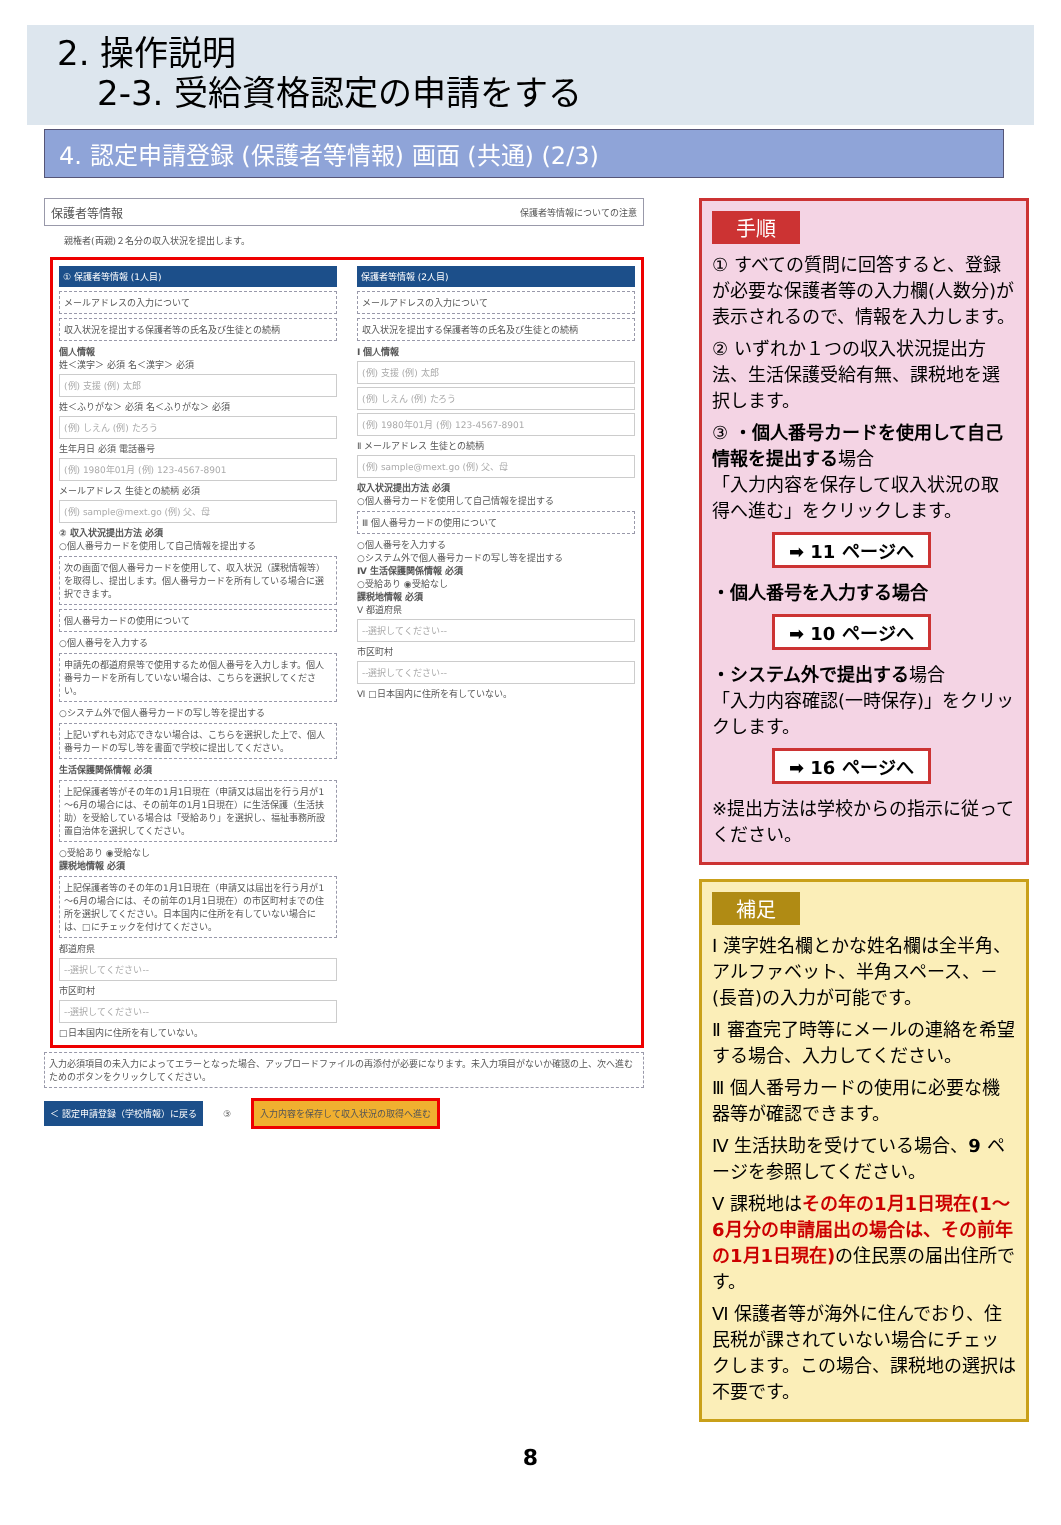2. 操作説明
2-3. 受給資格認定の申請をする
4. 認定申請登録 (保護者等情報) 画面 (共通) (2/3)
保護者等情報 保護者等情報についての注意
親権者(両親)２名分の収入状況を提出します。
① 保護者等情報 (1人目)
メールアドレスの入力について
収入状況を提出する保護者等の氏名及び生徒との続柄
個人情報
姓＜漢字＞ 必須 名＜漢字＞ 必須
(例) 支援 (例) 太郎
姓＜ふりがな＞ 必須 名＜ふりがな＞ 必須
(例) しえん (例) たろう
生年月日 必須 電話番号
(例) 1980年01月 (例) 123-4567-8901
メールアドレス 生徒との続柄 必須
(例) sample@mext.go (例) 父、母
② 収入状況提出方法 必須
○個人番号カードを使用して自己情報を提出する
次の画面で個人番号カードを使用して、収入状況（課税情報等）を取得し、提出します。個人番号カードを所有している場合に選択できます。
個人番号カードの使用について
○個人番号を入力する
申請先の都道府県等で使用するため個人番号を入力します。個人番号カードを所有していない場合は、こちらを選択してください。
○システム外で個人番号カードの写し等を提出する
上記いずれも対応できない場合は、こちらを選択した上で、個人番号カードの写し等を書面で学校に提出してください。
生活保護関係情報 必須
上記保護者等がその年の1月1日現在（申請又は届出を行う月が1～6月の場合には、その前年の1月1日現在）に生活保護（生活扶助）を受給している場合は「受給あり」を選択し、福祉事務所設置自治体を選択してください。
○受給あり ◉受給なし
課税地情報 必須
上記保護者等のその年の1月1日現在（申請又は届出を行う月が1～6月の場合には、その前年の1月1日現在）の市区町村までの住所を選択してください。日本国内に住所を有していない場合には、□にチェックを付けてください。
都道府県
--選択してください--
市区町村
--選択してください--
□日本国内に住所を有していない。
保護者等情報 (2人目)
メールアドレスの入力について
収入状況を提出する保護者等の氏名及び生徒との続柄
Ⅰ 個人情報
(例) 支援 (例) 太郎
(例) しえん (例) たろう
(例) 1980年01月 (例) 123-4567-8901
Ⅱ メールアドレス 生徒との続柄
(例) sample@mext.go (例) 父、母
収入状況提出方法 必須
○個人番号カードを使用して自己情報を提出する
Ⅲ 個人番号カードの使用について
○個人番号を入力する
○システム外で個人番号カードの写し等を提出する
Ⅳ 生活保護関係情報 必須
○受給あり ◉受給なし
課税地情報 必須
Ⅴ 都道府県
--選択してください--
市区町村
--選択してください--
Ⅵ □日本国内に住所を有していない。
入力必須項目の未入力によってエラーとなった場合、アップロードファイルの再添付が必要になります。未入力項目がないか確認の上、次へ進むためのボタンをクリックしてください。
＜ 認定申請登録（学校情報）に戻る ③ 入力内容を保存して収入状況の取得へ進む
手順
① すべての質問に回答すると、登録が必要な保護者等の入力欄(人数分)が表示されるので、情報を入力します。
② いずれか１つの収入状況提出方法、生活保護受給有無、課税地を選択します。
③ ・個人番号カードを使用して自己情報を提出する場合
「入力内容を保存して収入状況の取得へ進む」をクリックします。
➡ 11 ページへ
・個人番号を入力する場合
➡ 10 ページへ
・システム外で提出する場合
「入力内容確認(一時保存)」をクリックします。
➡ 16 ページへ
※提出方法は学校からの指示に従ってください。
補足
Ⅰ 漢字姓名欄とかな姓名欄は全半角、アルファベット、半角スペース、－(長音)の入力が可能です。
Ⅱ 審査完了時等にメールの連絡を希望する場合、入力してください。
Ⅲ 個人番号カードの使用に必要な機器等が確認できます。
Ⅳ 生活扶助を受けている場合、9 ページを参照してください。
Ⅴ 課税地はその年の1月1日現在(1～6月分の申請届出の場合は、その前年の1月1日現在) の住民票の届出住所です。
Ⅵ 保護者等が海外に住んでおり、住民税が課されていない場合にチェックします。この場合、課税地の選択は不要です。
8